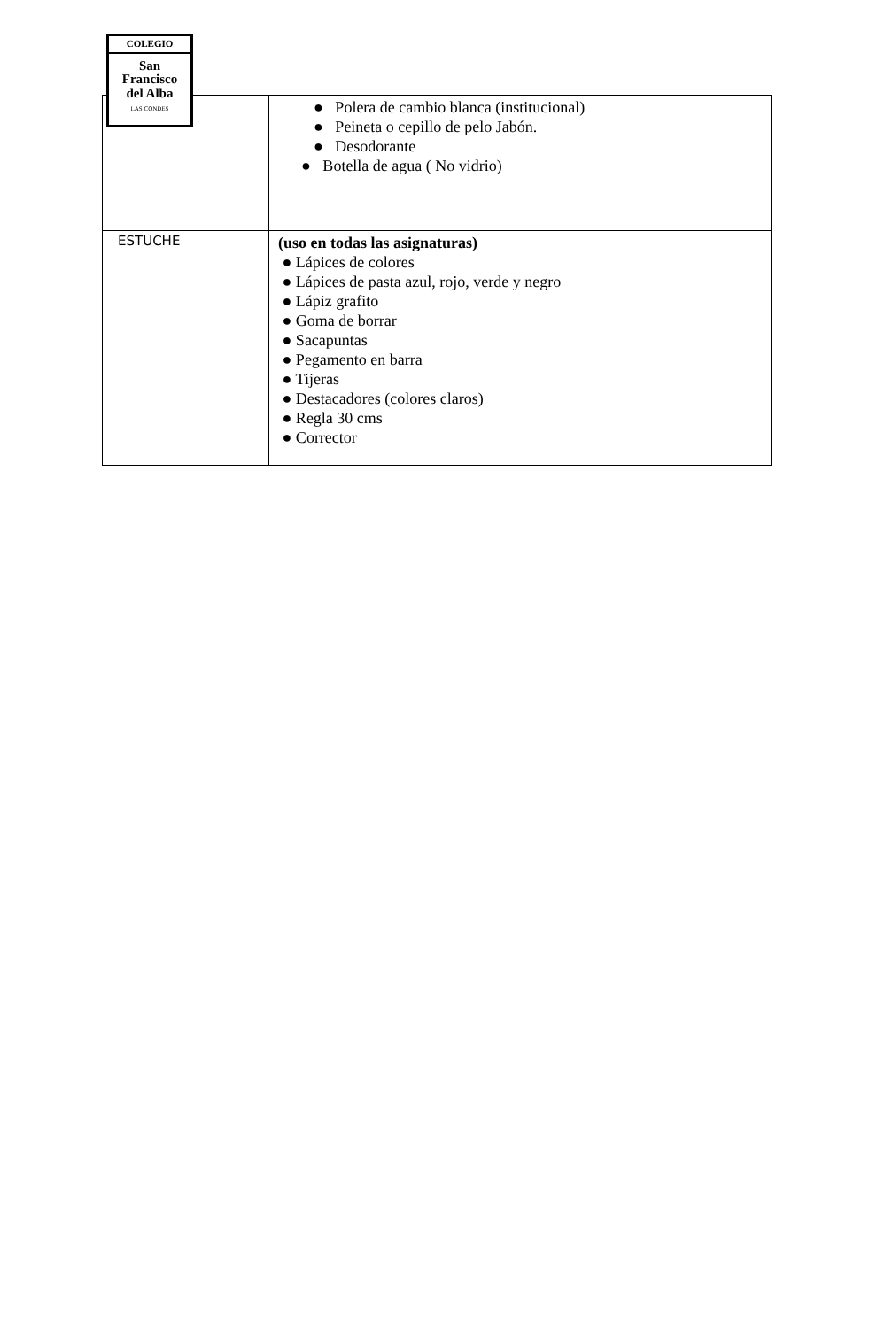COLEGIO
San
Francisco
del Alba
LAS CONDES
| | ● Polera de cambio blanca (institucional) ● Peineta o cepillo de pelo Jabón. ● Desodorante ● Botella de agua ( No vidrio) |
| ESTUCHE | (uso en todas las asignaturas) ● Lápices de colores ● Lápices de pasta azul, rojo, verde y negro ● Lápiz grafito ● Goma de borrar ● Sacapuntas ● Pegamento en barra ● Tijeras ● Destacadores (colores claros) ● Regla 30 cms ● Corrector |